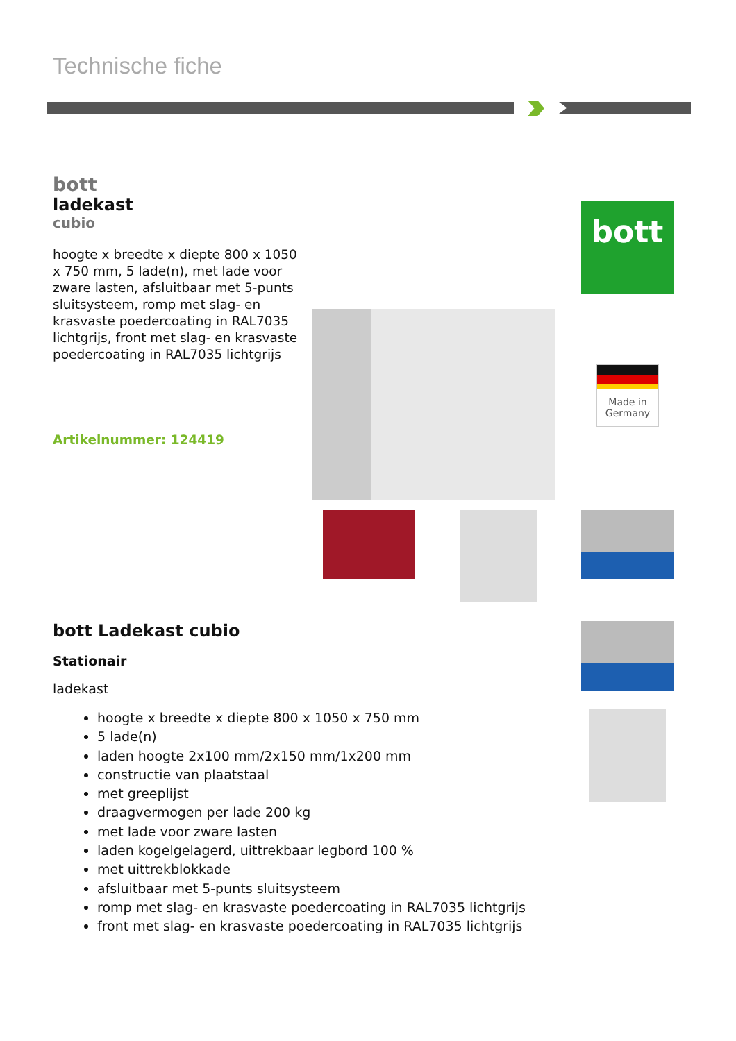Technische fiche
bott
ladekast
cubio
hoogte x breedte x diepte 800 x 1050 x 750 mm, 5 lade(n), met lade voor zware lasten, afsluitbaar met 5-punts sluitsysteem, romp met slag- en krasvaste poedercoating in RAL7035 lichtgrijs, front met slag- en krasvaste poedercoating in RAL7035 lichtgrijs
Artikelnummer: 124419
bott
Made in Germany
bott Ladekast cubio
Stationair
ladekast
hoogte x breedte x diepte 800 x 1050 x 750 mm
5 lade(n)
laden hoogte 2x100 mm/2x150 mm/1x200 mm
constructie van plaatstaal
met greeplijst
draagvermogen per lade 200 kg
met lade voor zware lasten
laden kogelgelagerd, uittrekbaar legbord 100 %
met uittrekblokkade
afsluitbaar met 5-punts sluitsysteem
romp met slag- en krasvaste poedercoating in RAL7035 lichtgrijs
front met slag- en krasvaste poedercoating in RAL7035 lichtgrijs